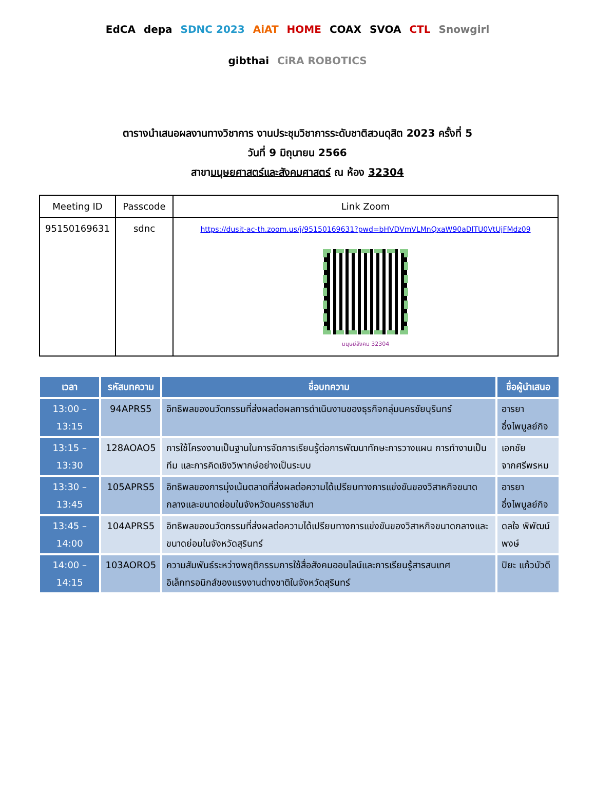EdCA depa SDNC 2023 AiAT HOME COAX SVOA CTL Snowgirl gibthai CiRA ROBOTICS
ตารางนำเสนอผลงานทางวิชาการ งานประชุมวิชาการระดับชาติสวนดุสิต 2023 ครั้งที่ 5
วันที่ 9 มิถุนายน 2566
สาขามนุษยศาสตร์และสังคมศาสตร์ ณ ห้อง 32304
| Meeting ID | Passcode | Link Zoom |
| --- | --- | --- |
| 95150169631 | sdnc | https://dusit-ac-th.zoom.us/j/95150169631?pwd=bHVDVmVLMnQxaW90aDlTU0VtUjFMdz09 มนุษย์สังคม 32304 |
| เวลา | รหัสบทความ | ชื่อบทความ | ชื่อผู้นำเสนอ |
| --- | --- | --- | --- |
| 13:00 – 13:15 | 94APRS5 | อิทธิพลของนวัตกรรมที่ส่งผลต่อผลการดำเนินงานของธุรกิจกลุ่มนครชัยบุรินทร์ | อารยา อึ่งไพบูลย์กิจ |
| 13:15 – 13:30 | 128AOAO5 | การใช้โครงงานเป็นฐานในการจัดการเรียนรู้ต่อการพัฒนาทักษะการวางแผน การทำงานเป็นทีม และการคิดเชิงวิพากษ์อย่างเป็นระบบ | เอกชัย จากศรีพรหม |
| 13:30 – 13:45 | 105APRS5 | อิทธิพลของการมุ่งเน้นตลาดที่ส่งผลต่อความได้เปรียบทางการแข่งขันของวิสาหกิจขนาดกลางและขนาดย่อมในจังหวัดนครราชสีมา | อารยา อึ่งไพบูลย์กิจ |
| 13:45 – 14:00 | 104APRS5 | อิทธิพลของนวัตกรรมที่ส่งผลต่อความได้เปรียบทางการแข่งขันของวิสาหกิจขนาดกลางและขนาดย่อมในจังหวัดสุรินทร์ | ดลใจ พิพัฒน์พงษ์ |
| 14:00 – 14:15 | 103AORO5 | ความสัมพันธ์ระหว่างพฤติกรรมการใช้สื่อสังคมออนไลน์และการเรียนรู้สารสนเทศอิเล็กทรอนิกส์ของแรงงานต่างชาติในจังหวัดสุรินทร์ | ปิยะ แก้วบัวดี |